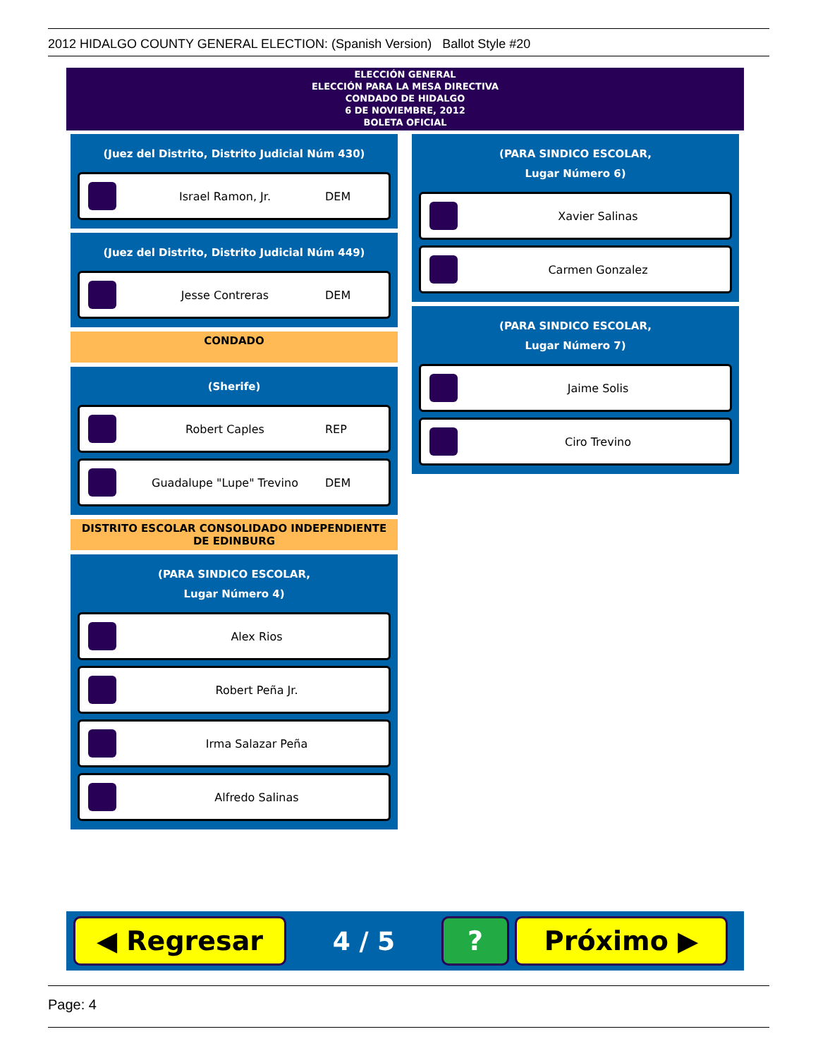2012 HIDALGO COUNTY GENERAL ELECTION: (Spanish Version) Ballot Style #20
ELECCIÓN GENERAL
ELECCIÓN PARA LA MESA DIRECTIVA
CONDADO DE HIDALGO
6 DE NOVIEMBRE, 2012
BOLETA OFICIAL
(Juez del Distrito, Distrito Judicial Núm 430)
Israel Ramon, Jr. DEM
(Juez del Distrito, Distrito Judicial Núm 449)
Jesse Contreras DEM
CONDADO
(Sherife)
Robert Caples REP
Guadalupe "Lupe" Trevino DEM
DISTRITO ESCOLAR CONSOLIDADO INDEPENDIENTE
DE EDINBURG
(PARA SINDICO ESCOLAR,
Lugar Número 4)
Alex Rios
Robert Peña Jr.
Irma Salazar Peña
Alfredo Salinas
(PARA SINDICO ESCOLAR,
Lugar Número 6)
Xavier Salinas
Carmen Gonzalez
(PARA SINDICO ESCOLAR,
Lugar Número 7)
Jaime Solis
Ciro Trevino
◀ Regresar
4 / 5
? Próximo ▶
Page: 4